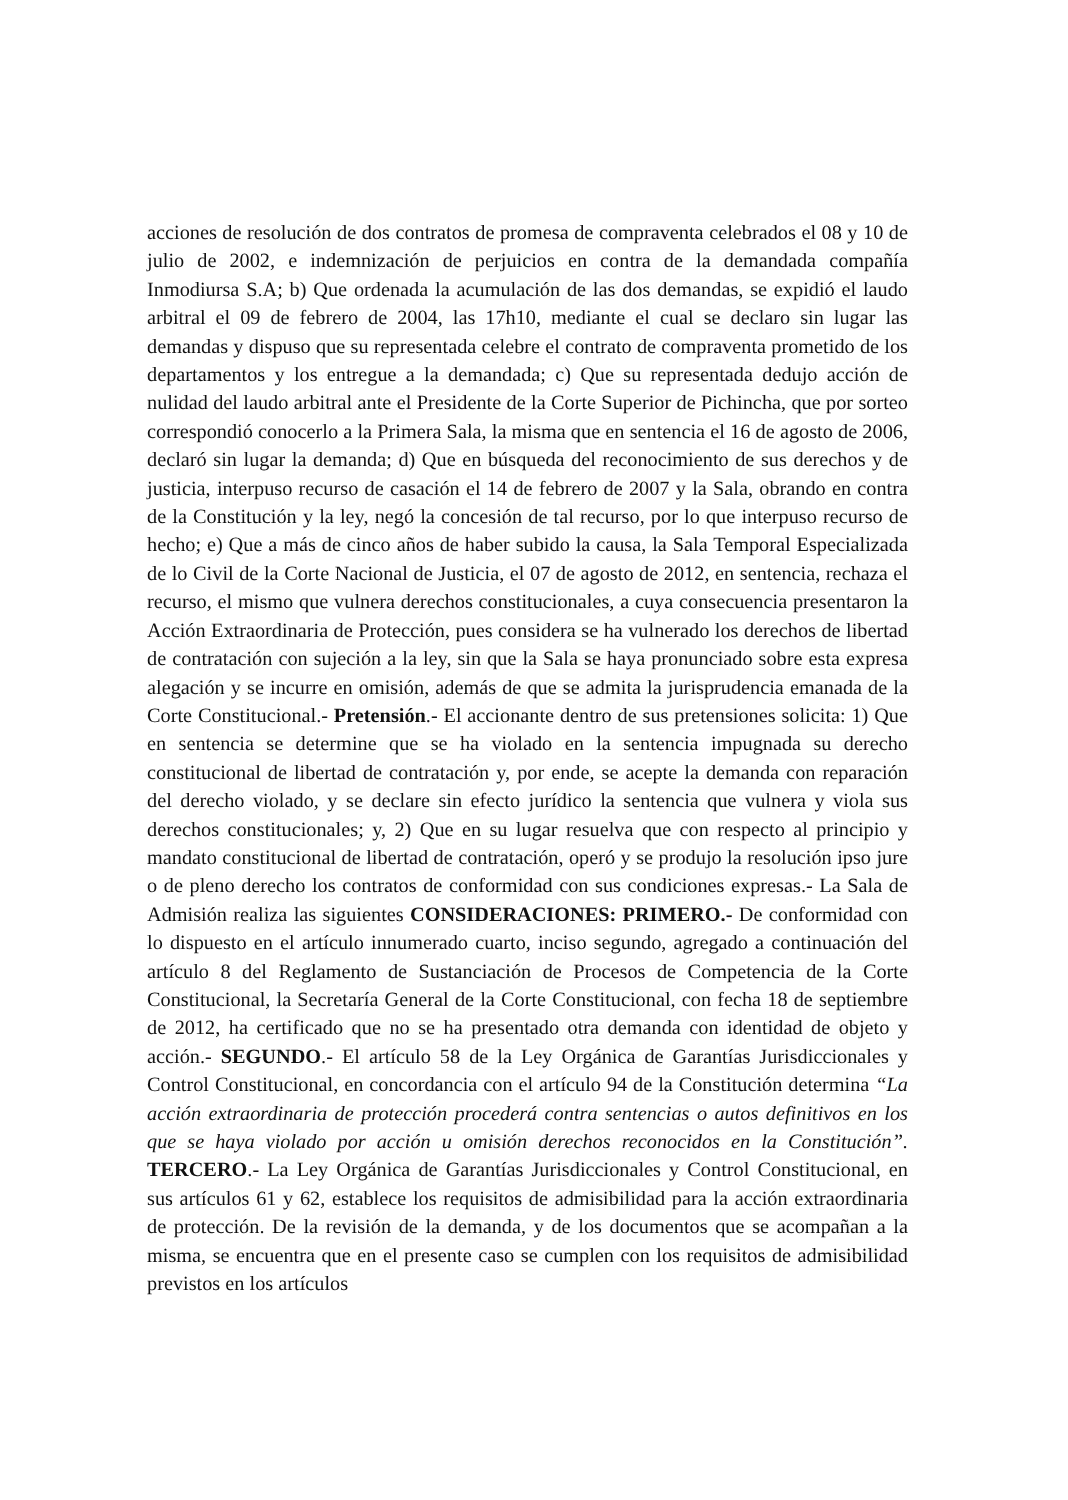acciones de resolución de dos contratos de promesa de compraventa celebrados el 08 y 10 de julio de 2002, e indemnización de perjuicios en contra de la demandada compañía Inmodiursa S.A; b) Que ordenada la acumulación de las dos demandas, se expidió el laudo arbitral el 09 de febrero de 2004, las 17h10, mediante el cual se declaro sin lugar las demandas y dispuso que su representada celebre el contrato de compraventa prometido de los departamentos y los entregue a la demandada; c) Que su representada dedujo acción de nulidad del laudo arbitral ante el Presidente de la Corte Superior de Pichincha, que por sorteo correspondió conocerlo a la Primera Sala, la misma que en sentencia el 16 de agosto de 2006, declaró sin lugar la demanda; d) Que en búsqueda del reconocimiento de sus derechos y de justicia, interpuso recurso de casación el 14 de febrero de 2007 y la Sala, obrando en contra de la Constitución y la ley, negó la concesión de tal recurso, por lo que interpuso recurso de hecho; e) Que a más de cinco años de haber subido la causa, la Sala Temporal Especializada de lo Civil de la Corte Nacional de Justicia, el 07 de agosto de 2012, en sentencia, rechaza el recurso, el mismo que vulnera derechos constitucionales, a cuya consecuencia presentaron la Acción Extraordinaria de Protección, pues considera se ha vulnerado los derechos de libertad de contratación con sujeción a la ley, sin que la Sala se haya pronunciado sobre esta expresa alegación y se incurre en omisión, además de que se admita la jurisprudencia emanada de la Corte Constitucional.- Pretensión.- El accionante dentro de sus pretensiones solicita: 1) Que en sentencia se determine que se ha violado en la sentencia impugnada su derecho constitucional de libertad de contratación y, por ende, se acepte la demanda con reparación del derecho violado, y se declare sin efecto jurídico la sentencia que vulnera y viola sus derechos constitucionales; y, 2) Que en su lugar resuelva que con respecto al principio y mandato constitucional de libertad de contratación, operó y se produjo la resolución ipso jure o de pleno derecho los contratos de conformidad con sus condiciones expresas.- La Sala de Admisión realiza las siguientes CONSIDERACIONES: PRIMERO.- De conformidad con lo dispuesto en el artículo innumerado cuarto, inciso segundo, agregado a continuación del artículo 8 del Reglamento de Sustanciación de Procesos de Competencia de la Corte Constitucional, la Secretaría General de la Corte Constitucional, con fecha 18 de septiembre de 2012, ha certificado que no se ha presentado otra demanda con identidad de objeto y acción.- SEGUNDO.- El artículo 58 de la Ley Orgánica de Garantías Jurisdiccionales y Control Constitucional, en concordancia con el artículo 94 de la Constitución determina “La acción extraordinaria de protección procederá contra sentencias o autos definitivos en los que se haya violado por acción u omisión derechos reconocidos en la Constitución”. TERCERO.- La Ley Orgánica de Garantías Jurisdiccionales y Control Constitucional, en sus artículos 61 y 62, establece los requisitos de admisibilidad para la acción extraordinaria de protección. De la revisión de la demanda, y de los documentos que se acompañan a la misma, se encuentra que en el presente caso se cumplen con los requisitos de admisibilidad previstos en los artículos